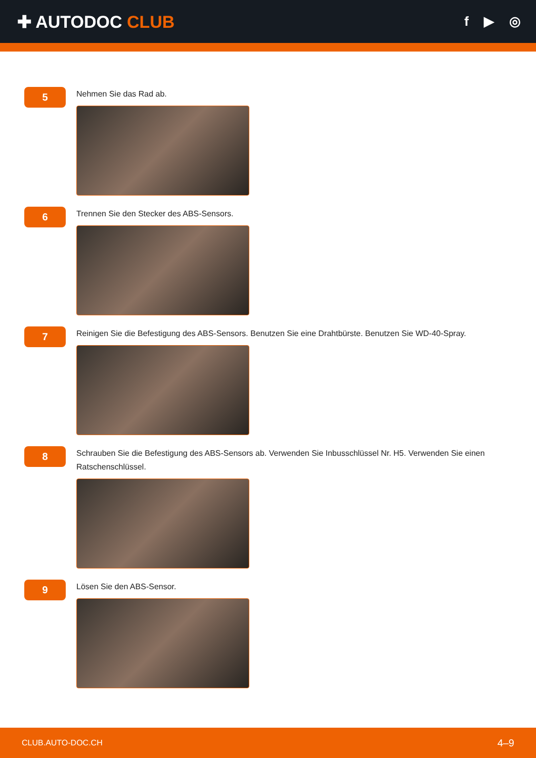✚ AUTODOC CLUB
f ▶ ◎
5
Nehmen Sie das Rad ab.
6
Trennen Sie den Stecker des ABS-Sensors.
7
Reinigen Sie die Befestigung des ABS-Sensors. Benutzen Sie eine Drahtbürste. Benutzen Sie WD-40-Spray.
8
Schrauben Sie die Befestigung des ABS-Sensors ab. Verwenden Sie Inbusschlüssel Nr. H5. Verwenden Sie einen Ratschenschlüssel.
9
Lösen Sie den ABS-Sensor.
CLUB.AUTO-DOC.CH 4–9